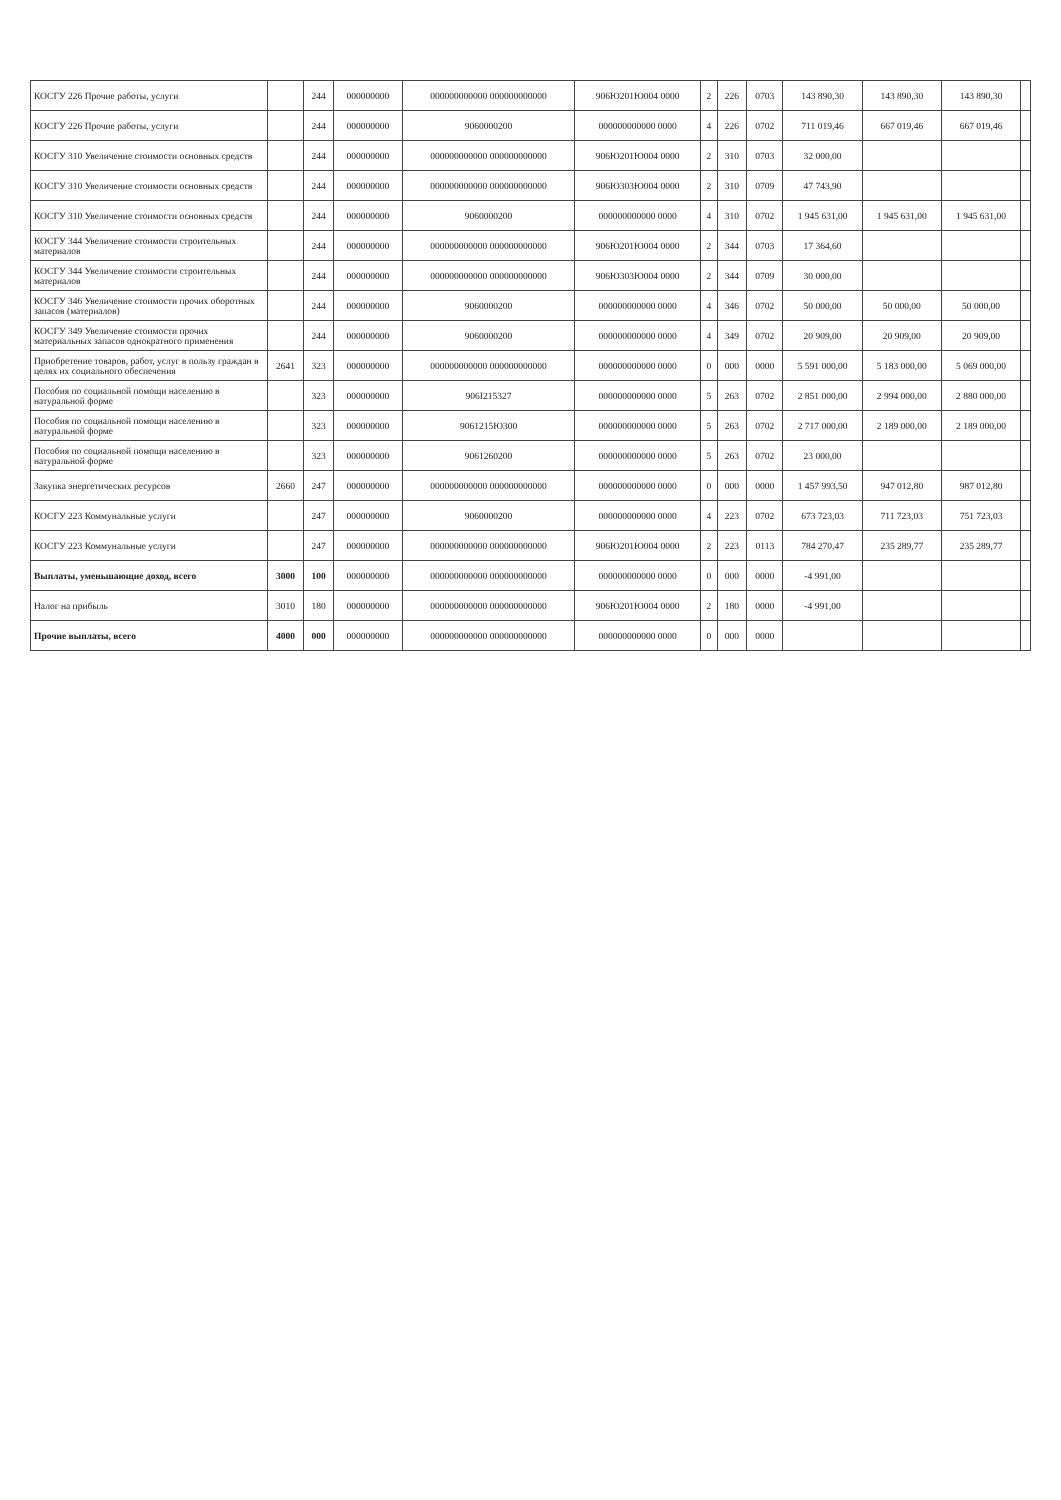| КОСГУ 226 Прочие работы, услуги | | 244 | 000000000 | 000000000000 000000000000 | 906Ю201Ю004 0000 | 2 | 226 | 0703 | 143 890,30 | 143 890,30 | 143 890,30 | |
| КОСГУ 226 Прочие работы, услуги | | 244 | 000000000 | 9060000200 | 000000000000 0000 | 4 | 226 | 0702 | 711 019,46 | 667 019,46 | 667 019,46 | |
| КОСГУ 310 Увеличение стоимости основных средств | | 244 | 000000000 | 000000000000 000000000000 | 906Ю201Ю004 0000 | 2 | 310 | 0703 | 32 000,00 | | | |
| КОСГУ 310 Увеличение стоимости основных средств | | 244 | 000000000 | 000000000000 000000000000 | 906Ю303Ю004 0000 | 2 | 310 | 0709 | 47 743,90 | | | |
| КОСГУ 310 Увеличение стоимости основных средств | | 244 | 000000000 | 9060000200 | 000000000000 0000 | 4 | 310 | 0702 | 1 945 631,00 | 1 945 631,00 | 1 945 631,00 | |
| КОСГУ 344 Увеличение стоимости строительных материалов | | 244 | 000000000 | 000000000000 000000000000 | 906Ю201Ю004 0000 | 2 | 344 | 0703 | 17 364,60 | | | |
| КОСГУ 344 Увеличение стоимости строительных материалов | | 244 | 000000000 | 000000000000 000000000000 | 906Ю303Ю004 0000 | 2 | 344 | 0709 | 30 000,00 | | | |
| КОСГУ 346 Увеличение стоимости прочих оборотных запасов (материалов) | | 244 | 000000000 | 9060000200 | 000000000000 0000 | 4 | 346 | 0702 | 50 000,00 | 50 000,00 | 50 000,00 | |
| КОСГУ 349 Увеличение стоимости прочих материальных запасов однократного применения | | 244 | 000000000 | 9060000200 | 000000000000 0000 | 4 | 349 | 0702 | 20 909,00 | 20 909,00 | 20 909,00 | |
| Приобретение товаров, работ, услуг в пользу граждан в целях их социального обеспечения | 2641 | 323 | 000000000 | 000000000000 000000000000 | 000000000000 0000 | 0 | 000 | 0000 | 5 591 000,00 | 5 183 000,00 | 5 069 000,00 | |
| Пособия по социальной помощи населению в натуральной форме | | 323 | 000000000 | 906I215327 | 000000000000 0000 | 5 | 263 | 0702 | 2 851 000,00 | 2 994 000,00 | 2 880 000,00 | |
| Пособия по социальной помощи населению в натуральной форме | | 323 | 000000000 | 9061215Ю300 | 000000000000 0000 | 5 | 263 | 0702 | 2 717 000,00 | 2 189 000,00 | 2 189 000,00 | |
| Пособия по социальной помощи населению в натуральной форме | | 323 | 000000000 | 9061260200 | 000000000000 0000 | 5 | 263 | 0702 | 23 000,00 | | | |
| Закупка энергетических ресурсов | 2660 | 247 | 000000000 | 000000000000 000000000000 | 000000000000 0000 | 0 | 000 | 0000 | 1 457 993,50 | 947 012,80 | 987 012,80 | |
| КОСГУ 223 Коммунальные услуги | | 247 | 000000000 | 9060000200 | 000000000000 0000 | 4 | 223 | 0702 | 673 723,03 | 711 723,03 | 751 723,03 | |
| КОСГУ 223 Коммунальные услуги | | 247 | 000000000 | 000000000000 000000000000 | 906Ю201Ю004 0000 | 2 | 223 | 0113 | 784 270,47 | 235 289,77 | 235 289,77 | |
| Выплаты, уменьшающие доход, всего | 3000 | 100 | 000000000 | 000000000000 000000000000 | 000000000000 0000 | 0 | 000 | 0000 | -4 991,00 | | | |
| Налог на прибыль | 3010 | 180 | 000000000 | 000000000000 000000000000 | 906Ю201Ю004 0000 | 2 | 180 | 0000 | -4 991,00 | | | |
| Прочие выплаты, всего | 4000 | 000 | 000000000 | 000000000000 000000000000 | 000000000000 0000 | 0 | 000 | 0000 | | | | |